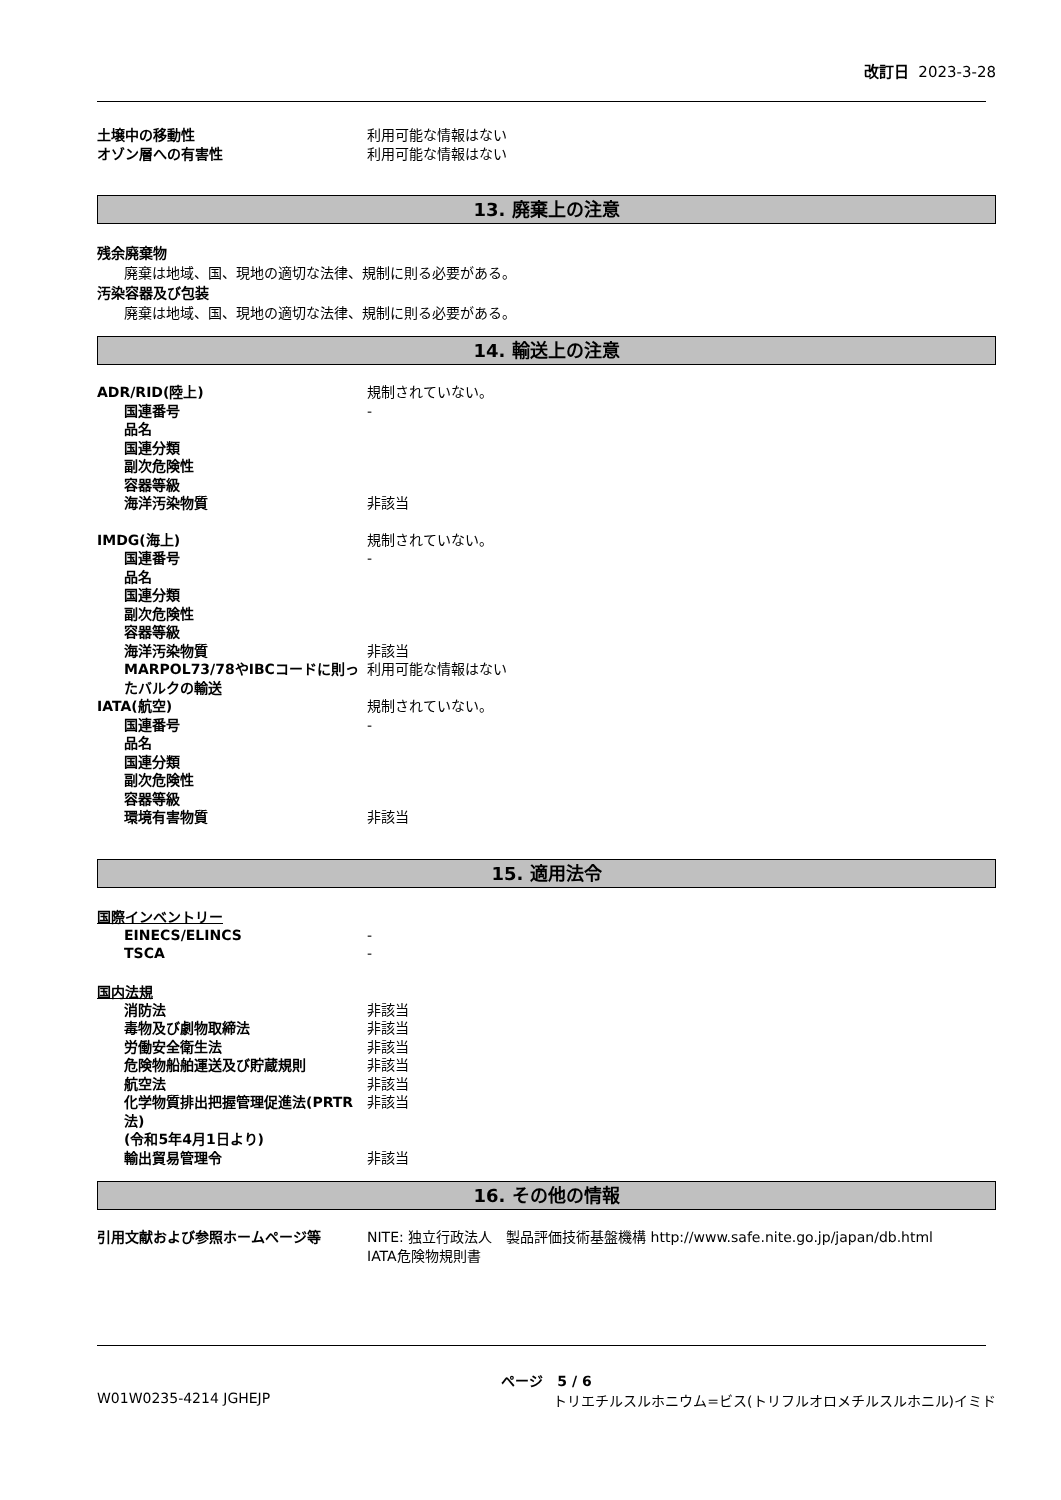改訂日 2023-3-28
土壌中の移動性 利用可能な情報はない
オゾン層への有害性 利用可能な情報はない
13. 廃棄上の注意
残余廃棄物
廃棄は地域、国、現地の適切な法律、規制に則る必要がある。
汚染容器及び包装
廃棄は地域、国、現地の適切な法律、規制に則る必要がある。
14. 輸送上の注意
ADR/RID(陸上) 規制されていない。
国連番号 -
品名
国連分類
副次危険性
容器等級
海洋汚染物質 非該当
IMDG(海上) 規制されていない。
国連番号 -
品名
国連分類
副次危険性
容器等級
海洋汚染物質 非該当
MARPOL73/78やIBCコードに則ったバルクの輸送
利用可能な情報はない
IATA(航空) 規制されていない。
国連番号 -
品名
国連分類
副次危険性
容器等級
環境有害物質 非該当
15. 適用法令
国際インベントリー
EINECS/ELINCS -
TSCA -
国内法規
消防法 非該当
毒物及び劇物取締法 非該当
労働安全衛生法 非該当
危険物船舶運送及び貯蔵規則 非該当
航空法 非該当
化学物質排出把握管理促進法(PRTR法)
(令和5年4月1日より)
非該当
輸出貿易管理令 非該当
16. その他の情報
引用文献および参照ホームページ等 NITE: 独立行政法人　製品評価技術基盤機構 http://www.safe.nite.go.jp/japan/db.html
IATA危険物規則書
ページ　5 / 6
W01W0235-4214 JGHEJP トリエチルスルホニウム=ビス(トリフルオロメチルスルホニル)イミド